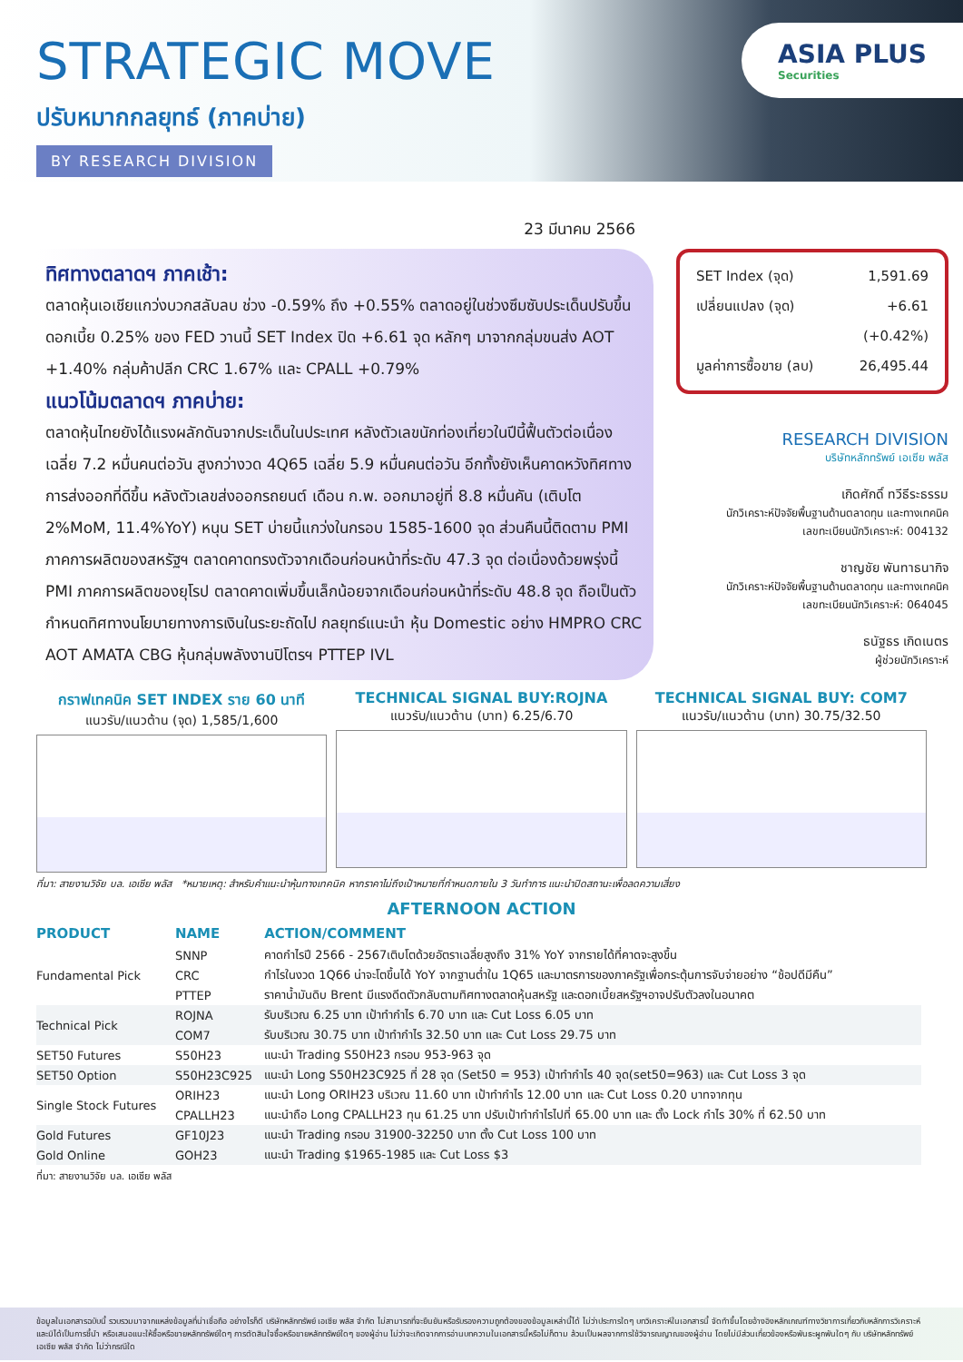STRATEGIC MOVE
ปรับหมากกลยุทธ์ (ภาคบ่าย)
BY RESEARCH DIVISION
ASIA PLUS
Securities
23 มีนาคม 2566
ทิศทางตลาดฯ ภาคเช้า:
ตลาดหุ้นเอเชียแกว่งบวกสลับลบ ช่วง -0.59% ถึง +0.55% ตลาดอยู่ในช่วงซึมซับประเด็นปรับขึ้นดอกเบี้ย 0.25% ของ FED วานนี้ SET Index ปิด +6.61 จุด หลักๆ มาจากกลุ่มขนส่ง AOT +1.40% กลุ่มค้าปลีก CRC 1.67% และ CPALL +0.79%
แนวโน้มตลาดฯ ภาคบ่าย:
ตลาดหุ้นไทยยังได้แรงผลักดันจากประเด็นในประเทศ หลังตัวเลขนักท่องเที่ยวในปีนี้ฟื้นตัวต่อเนื่องเฉลี่ย 7.2 หมื่นคนต่อวัน สูงกว่างวด 4Q65 เฉลี่ย 5.9 หมื่นคนต่อวัน อีกทั้งยังเห็นคาดหวังทิศทางการส่งออกที่ดีขึ้น หลังตัวเลขส่งออกรถยนต์ เดือน ก.พ. ออกมาอยู่ที่ 8.8 หมื่นคัน (เติบโต 2%MoM, 11.4%YoY) หนุน SET บ่ายนี้แกว่งในกรอบ 1585-1600 จุด ส่วนคืนนี้ติดตาม PMI ภาคการผลิตของสหรัฐฯ ตลาดคาดทรงตัวจากเดือนก่อนหน้าที่ระดับ 47.3 จุด ต่อเนื่องด้วยพรุ่งนี้ PMI ภาคการผลิตของยุโรป ตลาดคาดเพิ่มขึ้นเล็กน้อยจากเดือนก่อนหน้าที่ระดับ 48.8 จุด ถือเป็นตัวกำหนดทิศทางนโยบายทางการเงินในระยะถัดไป กลยุทธ์แนะนำ หุ้น Domestic อย่าง HMPRO CRC AOT AMATA CBG หุ้นกลุ่มพลังงานปิโตรฯ PTTEP IVL
SET Index (จุด) 1,591.69
เปลี่ยนแปลง (จุด) +6.61
(+0.42%)
มูลค่าการซื้อขาย (ลบ) 26,495.44
RESEARCH DIVISION
บริษัทหลักทรัพย์ เอเซีย พลัส
เกิดศักดิ์ ทวีธีระธรรม
นักวิเคราะห์ปัจจัยพื้นฐานด้านตลาดทุน และทางเทคนิค
เลขทะเบียนนักวิเคราะห์: 004132
ชาญชัย พันทาธนากิจ
นักวิเคราะห์ปัจจัยพื้นฐานด้านตลาดทุน และทางเทคนิค
เลขทะเบียนนักวิเคราะห์: 064045
ธนัฐธร เกิดเนตร
ผู้ช่วยนักวิเคราะห์
กราฟเทคนิค SET INDEX ราย 60 นาที
แนวรับ/แนวต้าน (จุด) 1,585/1,600
TECHNICAL SIGNAL BUY:ROJNA
แนวรับ/แนวต้าน (บาท) 6.25/6.70
TECHNICAL SIGNAL BUY: COM7
แนวรับ/แนวต้าน (บาท) 30.75/32.50
ที่มา: สายงานวิจัย บล. เอเซีย พลัส *หมายเหตุ: สำหรับคำแนะนำหุ้นทางเทคนิค หากราคาไม่ถึงเป้าหมายที่กำหนดภายใน 3 วันทำการ แนะนำปิดสถานะเพื่อลดความเสี่ยง
AFTERNOON ACTION
| PRODUCT | NAME | ACTION/COMMENT |
| --- | --- | --- |
| Fundamental Pick | SNNP | คาดกำไรปี 2566 - 2567เติบโตด้วยอัตราเฉลี่ยสูงถึง 31% YoY จากรายได้ที่คาดจะสูงขึ้น |
| | CRC | กำไรในงวด 1Q66 น่าจะโตขึ้นได้ YoY จากฐานต่ำใน 1Q65 และมาตรการของภาครัฐเพื่อกระตุ้นการจับจ่ายอย่าง “ช้อปดีมีคืน” |
| | PTTEP | ราคาน้ำมันดิบ Brent มีแรงดีดตัวกลับตามทิศทางตลาดหุ้นสหรัฐ และดอกเบี้ยสหรัฐฯอาจปรับตัวลงในอนาคต |
| Technical Pick | ROJNA | รับบริเวณ 6.25 บาท เป้าทำกำไร 6.70 บาท และ Cut Loss 6.05 บาท |
| | COM7 | รับบริเวณ 30.75 บาท เป้าทำกำไร 32.50 บาท และ Cut Loss 29.75 บาท |
| SET50 Futures | S50H23 | แนะนำ Trading S50H23 กรอบ 953-963 จุด |
| SET50 Option | S50H23C925 | แนะนำ Long S50H23C925 ที่ 28 จุด (Set50 = 953) เป้าทำกำไร 40 จุด(set50=963) และ Cut Loss 3 จุด |
| Single Stock Futures | ORIH23 | แนะนำ Long ORIH23 บริเวณ 11.60 บาท เป้าทำกำไร 12.00 บาท และ Cut Loss 0.20 บาทจากทุน |
| | CPALLH23 | แนะนำถือ Long CPALLH23 ทุน 61.25 บาท ปรับเป้าทำกำไรไปที่ 65.00 บาท และ ตั้ง Lock กำไร 30% ที่ 62.50 บาท |
| Gold Futures | GF10J23 | แนะนำ Trading กรอบ 31900-32250 บาท ตั้ง Cut Loss 100 บาท |
| Gold Online | GOH23 | แนะนำ Trading $1965-1985 และ Cut Loss $3 |
ที่มา: สายงานวิจัย บล. เอเซีย พลัส
ข้อมูลในเอกสารฉบับนี้ รวบรวมมาจากแหล่งข้อมูลที่น่าเชื่อถือ อย่างไรก็ดี บริษัทหลักทรัพย์ เอเซีย พลัส จำกัด ไม่สามารถที่จะยืนยันหรือรับรองความถูกต้องของข้อมูลเหล่านี้ได้ ไม่ว่าประการใดๆ บทวิเคราะห์ในเอกสารนี้ จัดทำขึ้นโดยอ้างอิงหลักเกณฑ์ทางวิชาการเกี่ยวกับหลักการวิเคราะห์ และมิได้เป็นการชี้นำ หรือเสนอแนะให้ซื้อหรือขายหลักทรัพย์ใดๆ การตัดสินใจซื้อหรือขายหลักทรัพย์ใดๆ ของผู้อ่าน ไม่ว่าจะเกิดจากการอ่านบทความในเอกสารนี้หรือไม่ก็ตาม ล้วนเป็นผลจากการใช้วิจารณญาณของผู้อ่าน โดยไม่มีส่วนเกี่ยวข้องหรือพันธะผูกพันใดๆ กับ บริษัทหลักทรัพย์ เอเซีย พลัส จำกัด ไม่ว่ากรณีใด